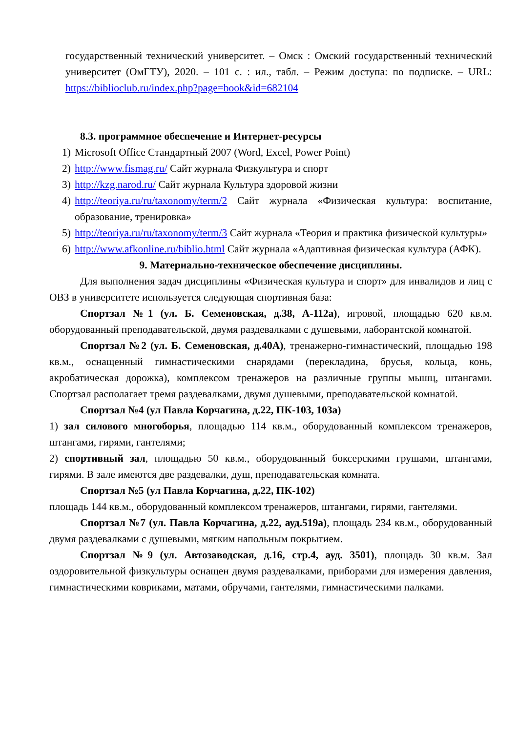государственный технический университет. – Омск : Омский государственный технический университет (ОмГТУ), 2020. – 101 с. : ил., табл. – Режим доступа: по подписке. – URL: https://biblioclub.ru/index.php?page=book&id=682104
8.3. программное обеспечение и Интернет-ресурсы
1) Microsoft Office Стандартный 2007 (Word, Excel, Power Point)
2) http://www.fismag.ru/ Сайт журнала Физкультура и спорт
3) http://kzg.narod.ru/ Сайт журнала Культура здоровой жизни
4) http://teoriya.ru/ru/taxonomy/term/2 Сайт журнала «Физическая культура: воспитание, образование, тренировка»
5) http://teoriya.ru/ru/taxonomy/term/3 Сайт журнала «Теория и практика физической культуры»
6) http://www.afkonline.ru/biblio.html Сайт журнала «Адаптивная физическая культура (АФК).
9. Материально-техническое обеспечение дисциплины.
Для выполнения задач дисциплины «Физическая культура и спорт» для инвалидов и лиц с ОВЗ в университете используется следующая спортивная база:
Спортзал №1 (ул. Б. Семеновская, д.38, А-112а), игровой, площадью 620 кв.м. оборудованный преподавательской, двумя раздевалками с душевыми, лаборантской комнатой.
Спортзал №2 (ул. Б. Семеновская, д.40А), тренажерно-гимнастический, площадью 198 кв.м., оснащенный гимнастическими снарядами (перекладина, брусья, кольца, конь, акробатическая дорожка), комплексом тренажеров на различные группы мышц, штангами. Спортзал располагает тремя раздевалками, двумя душевыми, преподавательской комнатой.
Спортзал №4 (ул Павла Корчагина, д.22, ПК-103, 103а)
1) зал силового многоборья, площадью 114 кв.м., оборудованный комплексом тренажеров, штангами, гирями, гантелями;
2) спортивный зал, площадью 50 кв.м., оборудованный боксерскими грушами, штангами, гирями. В зале имеются две раздевалки, душ, преподавательская комната.
Спортзал №5 (ул Павла Корчагина, д.22, ПК-102)
площадь 144 кв.м., оборудованный комплексом тренажеров, штангами, гирями, гантелями.
Спортзал №7 (ул. Павла Корчагина, д.22, ауд.519а), площадь 234 кв.м., оборудованный двумя раздевалками с душевыми, мягким напольным покрытием.
Спортзал №9 (ул. Автозаводская, д.16, стр.4, ауд. 3501), площадь 30 кв.м. Зал оздоровительной физкультуры оснащен двумя раздевалками, приборами для измерения давления, гимнастическими ковриками, матами, обручами, гантелями, гимнастическими палками.